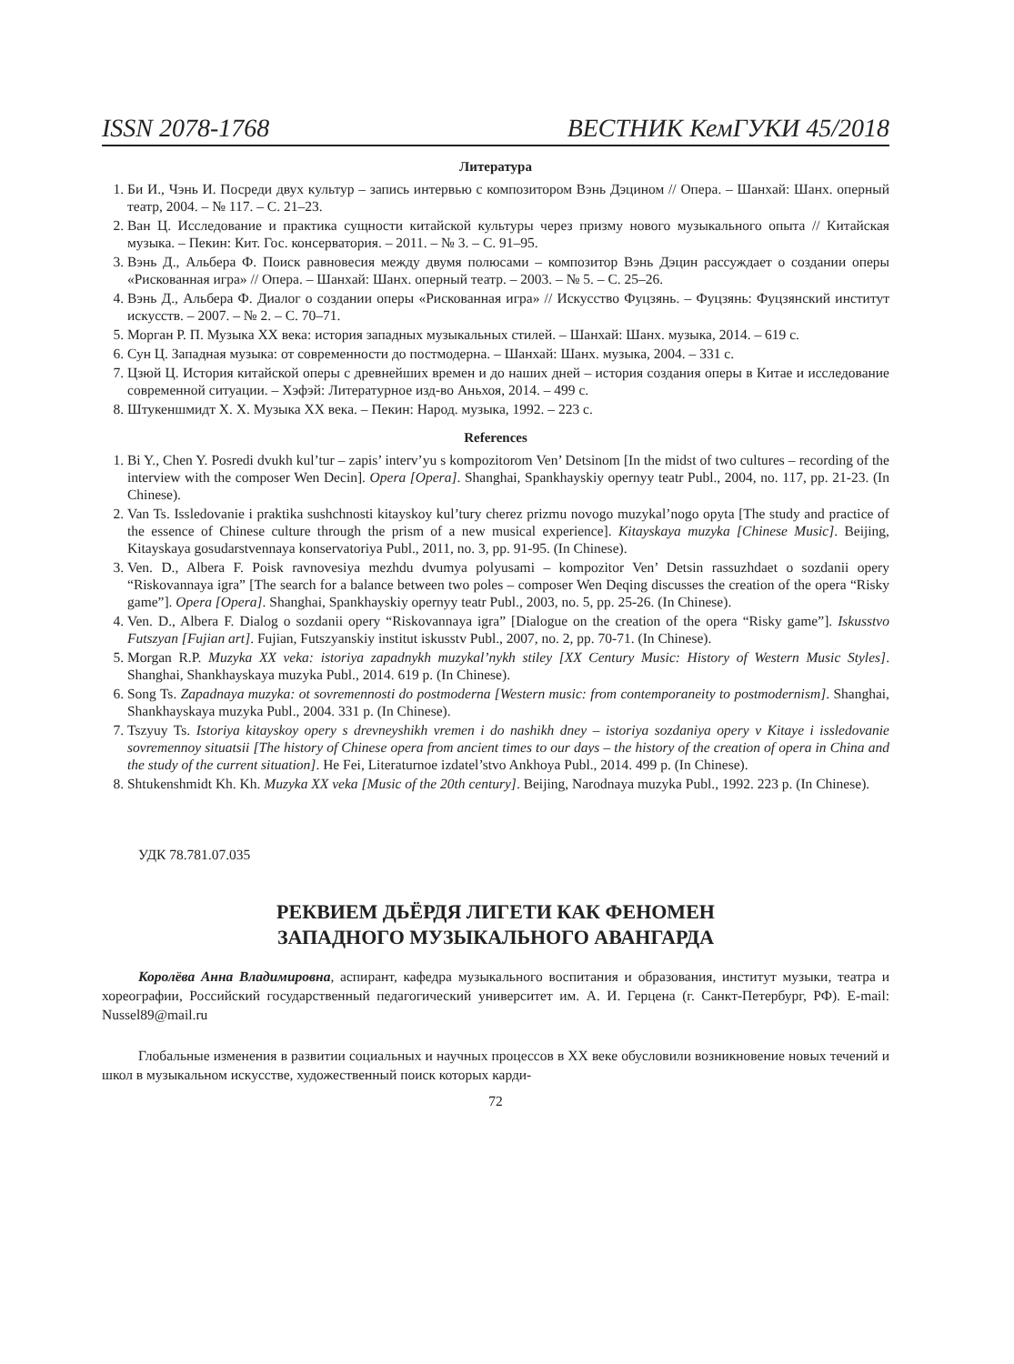ISSN 2078-1768 ВЕСТНИК КемГУКИ 45/2018
Литература
1. Би И., Чэнь И. Посреди двух культур – запись интервью с композитором Вэнь Дэцином // Опера. – Шанхай: Шанх. оперный театр, 2004. – № 117. – С. 21–23.
2. Ван Ц. Исследование и практика сущности китайской культуры через призму нового музыкального опыта // Китайская музыка. – Пекин: Кит. Гос. консерватория. – 2011. – № 3. – С. 91–95.
3. Вэнь Д., Альбера Ф. Поиск равновесия между двумя полюсами – композитор Вэнь Дэцин рассуждает о создании оперы «Рискованная игра» // Опера. – Шанхай: Шанх. оперный театр. – 2003. – № 5. – С. 25–26.
4. Вэнь Д., Альбера Ф. Диалог о создании оперы «Рискованная игра» // Искусство Фуцзянь. – Фуцзянь: Фуцзянский институт искусств. – 2007. – № 2. – С. 70–71.
5. Морган Р. П. Музыка XX века: история западных музыкальных стилей. – Шанхай: Шанх. музыка, 2014. – 619 с.
6. Сун Ц. Западная музыка: от современности до постмодерна. – Шанхай: Шанх. музыка, 2004. – 331 с.
7. Цзюй Ц. История китайской оперы с древнейших времен и до наших дней – история создания оперы в Китае и исследование современной ситуации. – Хэфэй: Литературное изд-во Аньхоя, 2014. – 499 с.
8. Штукеншмидт Х. Х. Музыка XX века. – Пекин: Народ. музыка, 1992. – 223 с.
References
1. Bi Y., Chen Y. Posredi dvukh kul’tur – zapis’ interv’yu s kompozitorom Ven’ Detsinom [In the midst of two cultures – recording of the interview with the composer Wen Decin]. Opera [Opera]. Shanghai, Spankhayskiy opernyy teatr Publ., 2004, no. 117, pp. 21-23. (In Chinese).
2. Van Ts. Issledovanie i praktika sushchnosti kitayskoy kul’tury cherez prizmu novogo muzykal’nogo opyta [The study and practice of the essence of Chinese culture through the prism of a new musical experience]. Kitayskaya muzyka [Chinese Music]. Beijing, Kitayskaya gosudarstvennaya konservatoriya Publ., 2011, no. 3, pp. 91-95. (In Chinese).
3. Ven. D., Albera F. Poisk ravnovesiya mezhdu dvumya polyusami – kompozitor Ven’ Detsin rassuzhdaet o sozdanii opery “Riskovannaya igra” [The search for a balance between two poles – composer Wen Deqing discusses the creation of the opera “Risky game”]. Opera [Opera]. Shanghai, Spankhayskiy opernyy teatr Publ., 2003, no. 5, pp. 25-26. (In Chinese).
4. Ven. D., Albera F. Dialog o sozdanii opery “Riskovannaya igra” [Dialogue on the creation of the opera “Risky game”]. Iskusstvo Futszyan [Fujian art]. Fujian, Futszyanskiy institut iskusstv Publ., 2007, no. 2, pp. 70-71. (In Chinese).
5. Morgan R.P. Muzyka XX veka: istoriya zapadnykh muzykal’nykh stiley [XX Century Music: History of Western Music Styles]. Shanghai, Shankhayskaya muzyka Publ., 2014. 619 p. (In Chinese).
6. Song Ts. Zapadnaya muzyka: ot sovremennosti do postmoderna [Western music: from contemporaneity to postmodernism]. Shanghai, Shankhayskaya muzyka Publ., 2004. 331 p. (In Chinese).
7. Tszyuy Ts. Istoriya kitayskoy opery s drevneyshikh vremen i do nashikh dney – istoriya sozdaniya opery v Kitaye i issledovanie sovremennoy situatsii [The history of Chinese opera from ancient times to our days – the history of the creation of opera in China and the study of the current situation]. He Fei, Literaturnoe izdatel’stvo Ankhoya Publ., 2014. 499 p. (In Chinese).
8. Shtukenshmidt Kh. Kh. Muzyka XX veka [Music of the 20th century]. Beijing, Narodnaya muzyka Publ., 1992. 223 p. (In Chinese).
УДК 78.781.07.035
РЕКВИЕМ ДЬЁРДЯ ЛИГЕТИ КАК ФЕНОМЕН
ЗАПАДНОГО МУЗЫКАЛЬНОГО АВАНГАРДА
Королёва Анна Владимировна, аспирант, кафедра музыкального воспитания и образования, институт музыки, театра и хореографии, Российский государственный педагогический университет им. А. И. Герцена (г. Санкт-Петербург, РФ). E-mail: Nussel89@mail.ru
Глобальные изменения в развитии социальных и научных процессов в XX веке обусловили возникновение новых течений и школ в музыкальном искусстве, художественный поиск которых карди-
72